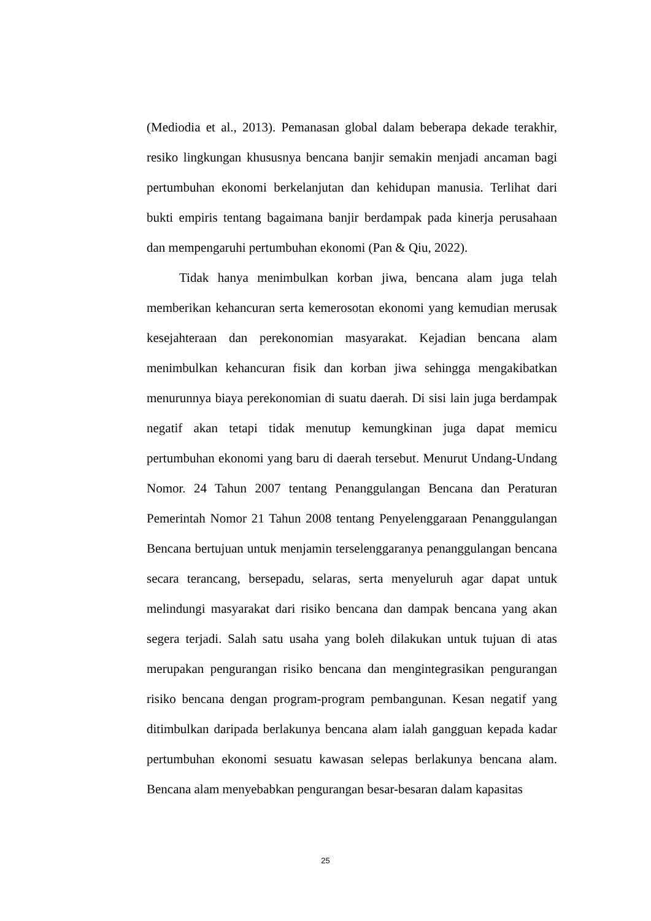(Mediodia et al., 2013). Pemanasan global dalam beberapa dekade terakhir, resiko lingkungan khususnya bencana banjir semakin menjadi ancaman bagi pertumbuhan ekonomi berkelanjutan dan kehidupan manusia. Terlihat dari bukti empiris tentang bagaimana banjir berdampak pada kinerja perusahaan dan mempengaruhi pertumbuhan ekonomi (Pan & Qiu, 2022).
Tidak hanya menimbulkan korban jiwa, bencana alam juga telah memberikan kehancuran serta kemerosotan ekonomi yang kemudian merusak kesejahteraan dan perekonomian masyarakat. Kejadian bencana alam menimbulkan kehancuran fisik dan korban jiwa sehingga mengakibatkan menurunnya biaya perekonomian di suatu daerah. Di sisi lain juga berdampak negatif akan tetapi tidak menutup kemungkinan juga dapat memicu pertumbuhan ekonomi yang baru di daerah tersebut. Menurut Undang-Undang Nomor. 24 Tahun 2007 tentang Penanggulangan Bencana dan Peraturan Pemerintah Nomor 21 Tahun 2008 tentang Penyelenggaraan Penanggulangan Bencana bertujuan untuk menjamin terselenggaranya penanggulangan bencana secara terancang, bersepadu, selaras, serta menyeluruh agar dapat untuk melindungi masyarakat dari risiko bencana dan dampak bencana yang akan segera terjadi. Salah satu usaha yang boleh dilakukan untuk tujuan di atas merupakan pengurangan risiko bencana dan mengintegrasikan pengurangan risiko bencana dengan program-program pembangunan. Kesan negatif yang ditimbulkan daripada berlakunya bencana alam ialah gangguan kepada kadar pertumbuhan ekonomi sesuatu kawasan selepas berlakunya bencana alam. Bencana alam menyebabkan pengurangan besar-besaran dalam kapasitas
25